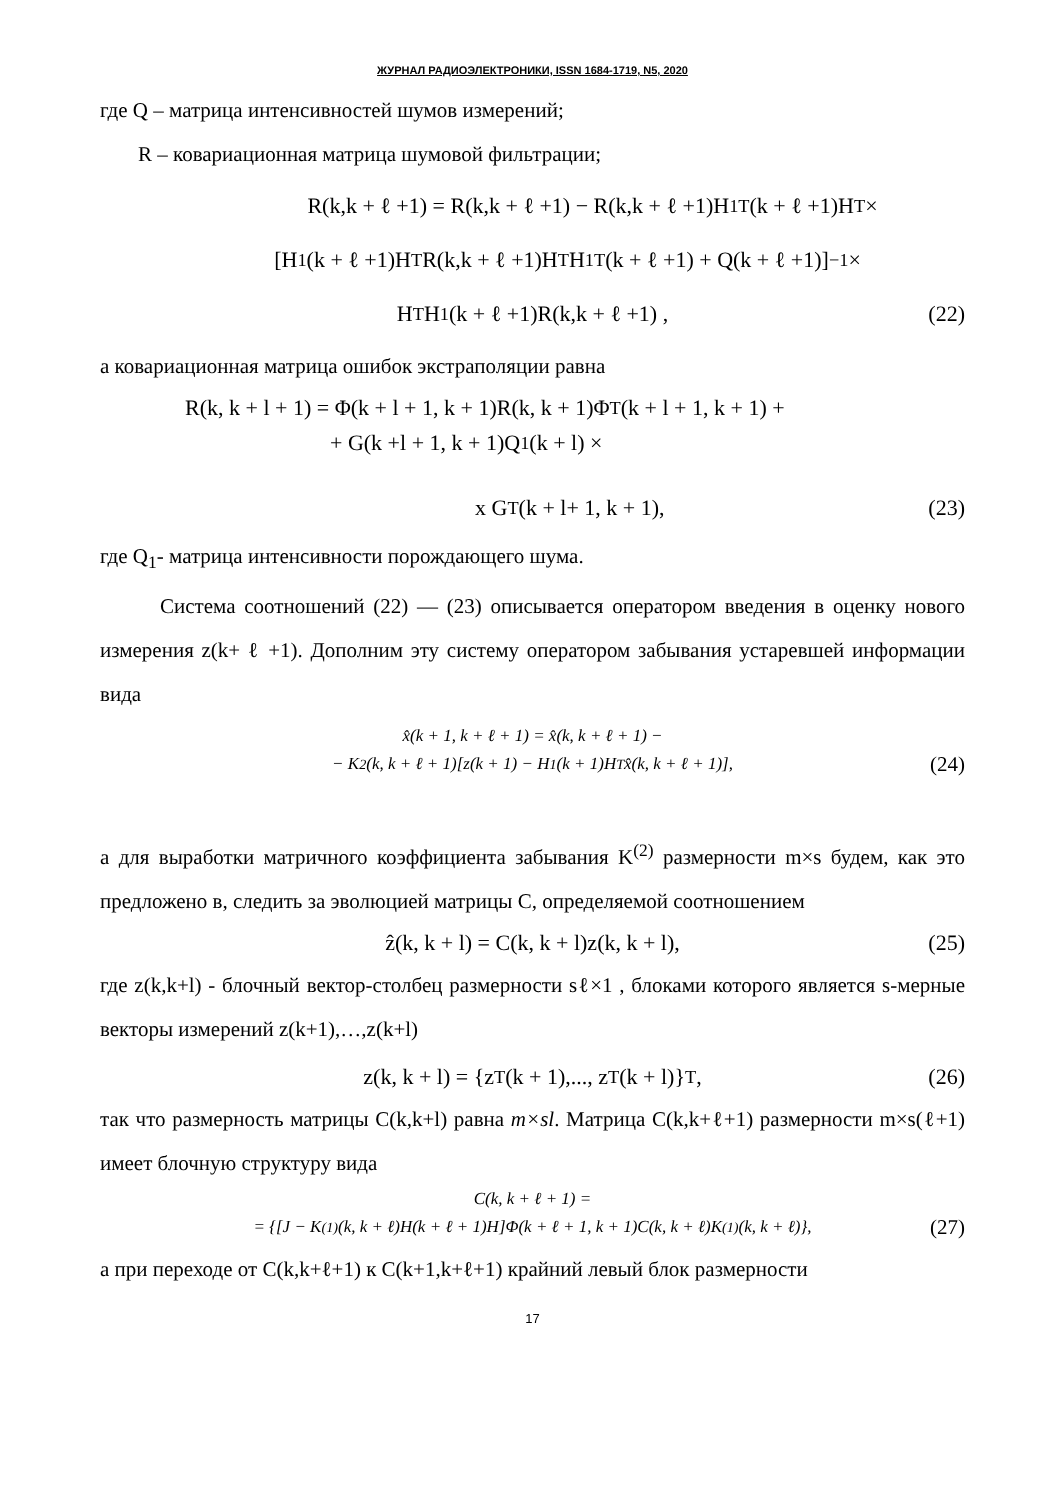ЖУРНАЛ РАДИОЭЛЕКТРОНИКИ, ISSN 1684-1719, N5, 2020
где Q – матрица интенсивностей шумов измерений;
R – ковариационная матрица шумовой фильтрации;
R(k,k + ℓ +1) = R(k,k + ℓ +1) − R(k,k + ℓ +1)H<sub>1</sub><sup>T</sup>(k + ℓ +1)H<sup>T</sup> ×
[H<sub>1</sub>(k + ℓ +1)H<sup>T</sup>R(k,k + ℓ +1)H<sup>T</sup>H<sub>1</sub><sup>T</sup>(k + ℓ +1) + Q(k + ℓ +1)]<sup>−1</sup> ×
H<sup>T</sup>H<sub>1</sub>(k + ℓ +1)R(k,k + ℓ +1) , (22)
а ковариационная матрица ошибок экстраполяции равна
R(k, k + l + 1) = Φ(k + l + 1, k + 1)R(k, k + 1)Φ<sup>T</sup>(k + l + 1, k + 1) +
+ G(k +l + 1, k + 1)Q<sub>1</sub>(k + l) ×
x G<sup>T</sup>(k + l+ 1, k + 1), (23)
где Q<sub>1</sub>- матрица интенсивности порождающего шума.
Система соотношений (22) — (23) описывается оператором введения в оценку нового измерения z(k+ ℓ +1). Дополним эту систему оператором забывания устаревшей информации вида
x̂(k + 1, k + ℓ + 1) = x̂(k, k + ℓ + 1) −
− K<sup>2</sup>(k, k + ℓ + 1)[z(k + 1) − H<sub>1</sub>(k + 1)H<sup>T</sup> x̂(k, k + ℓ + 1)], (24)
а для выработки матричного коэффициента забывания K<sup>(2)</sup> размерности m×s будем, как это предложено в, следить за эволюцией матрицы C, определяемой соотношением
ẑ(k, k + l) = C(k, k + l)z(k, k + l), (25)
где z(k,k+l) - блочный вектор-столбец размерности sℓ×1 , блоками которого является s-мерные векторы измерений z(k+1),…,z(k+l)
z(k, k + l) = {z<sup>T</sup>(k + 1),..., z<sup>T</sup>(k + l)}<sup>T</sup> , (26)
так что размерность матрицы C(k,k+l) равна m×sl. Матрица C(k,k+ℓ+1) размерности m×s(ℓ+1) имеет блочную структуру вида
C(k, k + ℓ + 1) =
= {[J − K<sup>(1)</sup>(k, k + ℓ)H(k + ℓ + 1)H]Φ(k + ℓ + 1, k + 1)C(k, k + ℓ)K<sup>(1)</sup>(k, k + ℓ)}, (27)
а при переходе от C(k,k+ℓ+1) к C(k+1,k+ℓ+1) крайний левый блок размерности
17